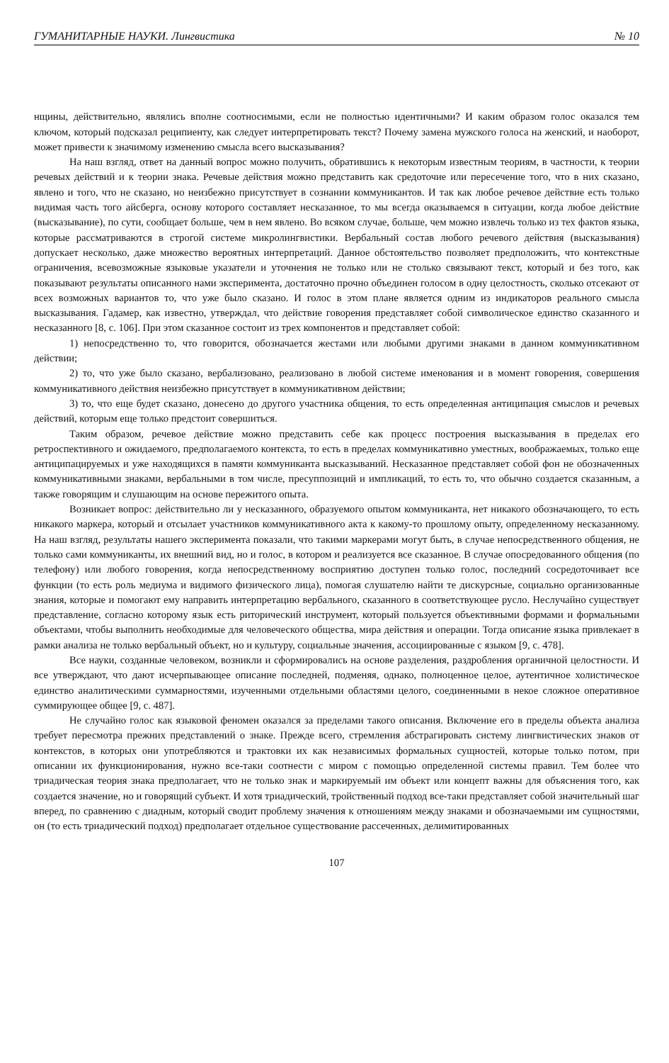ГУМАНИТАРНЫЕ НАУКИ. Лингвистика № 10
нщины, действительно, являлись вполне соотносимыми, если не полностью идентичными? И каким образом голос оказался тем ключом, который подсказал реципиенту, как следует интерпретировать текст? Почему замена мужского голоса на женский, и наоборот, может привести к значимому изменению смысла всего высказывания?
На наш взгляд, ответ на данный вопрос можно получить, обратившись к некоторым известным теориям, в частности, к теории речевых действий и к теории знака. Речевые действия можно представить как средоточие или пересечение того, что в них сказано, явлено и того, что не сказано, но неизбежно присутствует в сознании коммуникантов. И так как любое речевое действие есть только видимая часть того айсберга, основу которого составляет несказанное, то мы всегда оказываемся в ситуации, когда любое действие (высказывание), по сути, сообщает больше, чем в нем явлено. Во всяком случае, больше, чем можно извлечь только из тех фактов языка, которые рассматриваются в строгой системе микролингвистики. Вербальный состав любого речевого действия (высказывания) допускает несколько, даже множество вероятных интерпретаций. Данное обстоятельство позволяет предположить, что контекстные ограничения, всевозможные языковые указатели и уточнения не только или не столько связывают текст, который и без того, как показывают результаты описанного нами эксперимента, достаточно прочно объединен голосом в одну целостность, сколько отсекают от всех возможных вариантов то, что уже было сказано. И голос в этом плане является одним из индикаторов реального смысла высказывания. Гадамер, как известно, утверждал, что действие говорения представляет собой символическое единство сказанного и несказанного [8, с. 106]. При этом сказанное состоит из трех компонентов и представляет собой:
1) непосредственно то, что говорится, обозначается жестами или любыми другими знаками в данном коммуникативном действии;
2) то, что уже было сказано, вербализовано, реализовано в любой системе именования и в момент говорения, совершения коммуникативного действия неизбежно присутствует в коммуникативном действии;
3) то, что еще будет сказано, донесено до другого участника общения, то есть определенная антиципация смыслов и речевых действий, которым еще только предстоит совершиться.
Таким образом, речевое действие можно представить себе как процесс построения высказывания в пределах его ретроспективного и ожидаемого, предполагаемого контекста, то есть в пределах коммуникативно уместных, воображаемых, только еще антиципацируемых и уже находящихся в памяти коммуниканта высказываний. Несказанное представляет собой фон не обозначенных коммуникативными знаками, вербальными в том числе, пресуппозиций и импликаций, то есть то, что обычно создается сказанным, а также говорящим и слушающим на основе пережитого опыта.
Возникает вопрос: действительно ли у несказанного, образуемого опытом коммуниканта, нет никакого обозначающего, то есть никакого маркера, который и отсылает участников коммуникативного акта к какому-то прошлому опыту, определенному несказанному. На наш взгляд, результаты нашего эксперимента показали, что такими маркерами могут быть, в случае непосредственного общения, не только сами коммуниканты, их внешний вид, но и голос, в котором и реализуется все сказанное. В случае опосредованного общения (по телефону) или любого говорения, когда непосредственному восприятию доступен только голос, последний сосредоточивает все функции (то есть роль медиума и видимого физического лица), помогая слушателю найти те дискурсные, социально организованные знания, которые и помогают ему направить интерпретацию вербального, сказанного в соответствующее русло. Неслучайно существует представление, согласно которому язык есть риторический инструмент, который пользуется объективными формами и формальными объектами, чтобы выполнить необходимые для человеческого общества, мира действия и операции. Тогда описание языка привлекает в рамки анализа не только вербальный объект, но и культуру, социальные значения, ассоциированные с языком [9, с. 478].
Все науки, созданные человеком, возникли и сформировались на основе разделения, раздробления органичной целостности. И все утверждают, что дают исчерпывающее описание последней, подменяя, однако, полноценное целое, аутентичное холистическое единство аналитическими суммарностями, изученными отдельными областями целого, соединенными в некое сложное оперативное суммирующее общее [9, с. 487].
Не случайно голос как языковой феномен оказался за пределами такого описания. Включение его в пределы объекта анализа требует пересмотра прежних представлений о знаке. Прежде всего, стремления абстрагировать систему лингвистических знаков от контекстов, в которых они употребляются и трактовки их как независимых формальных сущностей, которые только потом, при описании их функционирования, нужно все-таки соотнести с миром с помощью определенной системы правил. Тем более что триадическая теория знака предполагает, что не только знак и маркируемый им объект или концепт важны для объяснения того, как создается значение, но и говорящий субъект. И хотя триадический, тройственный подход все-таки представляет собой значительный шаг вперед, по сравнению с диадным, который сводит проблему значения к отношениям между знаками и обозначаемыми им сущностями, он (то есть триадический подход) предполагает отдельное существование рассеченных, делимитированных
107